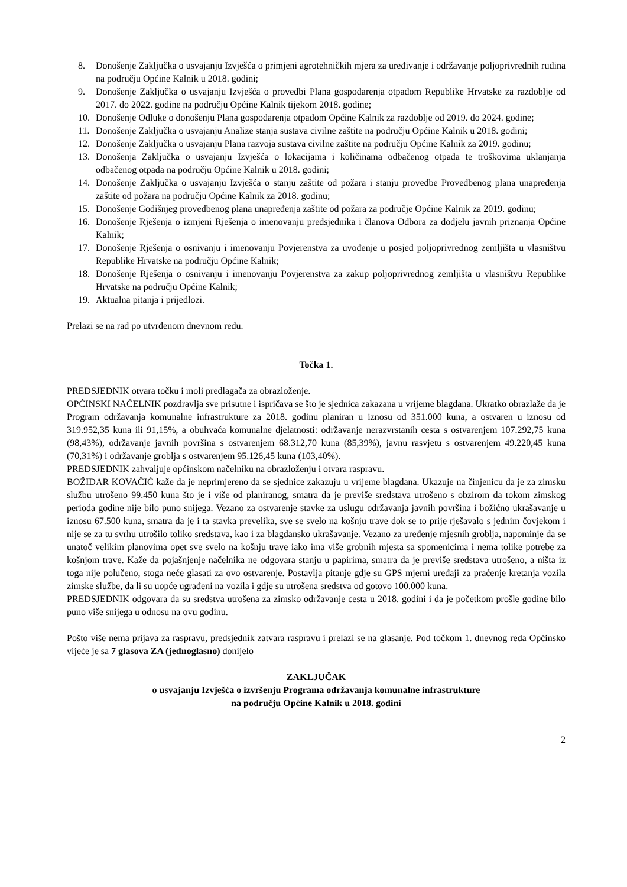8. Donošenje Zaključka o usvajanju Izvješća o primjeni agrotehničkih mjera za uređivanje i održavanje poljoprivrednih rudina na području Općine Kalnik u 2018. godini;
9. Donošenje Zaključka o usvajanju Izvješća o provedbi Plana gospodarenja otpadom Republike Hrvatske za razdoblje od 2017. do 2022. godine na području Općine Kalnik tijekom 2018. godine;
10. Donošenje Odluke o donošenju Plana gospodarenja otpadom Općine Kalnik za razdoblje od 2019. do 2024. godine;
11. Donošenje Zaključka o usvajanju Analize stanja sustava civilne zaštite na području Općine Kalnik u 2018. godini;
12. Donošenje Zaključka o usvajanju Plana razvoja sustava civilne zaštite na području Općine Kalnik za 2019. godinu;
13. Donošenja Zaključka o usvajanju Izvješća o lokacijama i količinama odbačenog otpada te troškovima uklanjanja odbačenog otpada na području Općine Kalnik u 2018. godini;
14. Donošenje Zaključka o usvajanju Izvješća o stanju zaštite od požara i stanju provedbe Provedbenog plana unapređenja zaštite od požara na području Općine Kalnik za 2018. godinu;
15. Donošenje Godišnjeg provedbenog plana unapređenja zaštite od požara za područje Općine Kalnik za 2019. godinu;
16. Donošenje Rješenja o izmjeni Rješenja o imenovanju predsjednika i članova Odbora za dodjelu javnih priznanja Općine Kalnik;
17. Donošenje Rješenja o osnivanju i imenovanju Povjerenstva za uvođenje u posjed poljoprivrednog zemljišta u vlasništvu Republike Hrvatske na području Općine Kalnik;
18. Donošenje Rješenja o osnivanju i imenovanju Povjerenstva za zakup poljoprivrednog zemljišta u vlasništvu Republike Hrvatske na području Općine Kalnik;
19. Aktualna pitanja i prijedlozi.
Prelazi se na rad po utvrđenom dnevnom redu.
Točka 1.
PREDSJEDNIK otvara točku i moli predlagača za obrazloženje.
OPĆINSKI NAČELNIK pozdravlja sve prisutne i ispričava se što je sjednica zakazana u vrijeme blagdana. Ukratko obrazlaže da je Program održavanja komunalne infrastrukture za 2018. godinu planiran u iznosu od 351.000 kuna, a ostvaren u iznosu od 319.952,35 kuna ili 91,15%, a obuhvaća komunalne djelatnosti: održavanje nerazvrstanih cesta s ostvarenjem 107.292,75 kuna (98,43%), održavanje javnih površina s ostvarenjem 68.312,70 kuna (85,39%), javnu rasvjetu s ostvarenjem 49.220,45 kuna (70,31%) i održavanje groblja s ostvarenjem 95.126,45 kuna (103,40%).
PREDSJEDNIK zahvaljuje općinskom načelniku na obrazloženju i otvara raspravu.
BOŽIDAR KOVAČIĆ kaže da je neprimjereno da se sjednice zakazuju u vrijeme blagdana. Ukazuje na činjenicu da je za zimsku službu utrošeno 99.450 kuna što je i više od planiranog, smatra da je previše sredstava utrošeno s obzirom da tokom zimskog perioda godine nije bilo puno snijega. Vezano za ostvarenje stavke za uslugu održavanja javnih površina i božićno ukrašavanje u iznosu 67.500 kuna, smatra da je i ta stavka prevelika, sve se svelo na košnju trave dok se to prije rješavalo s jednim čovjekom i nije se za tu svrhu utrošilo toliko sredstava, kao i za blagdansko ukrašavanje. Vezano za uređenje mjesnih groblja, napominje da se unatoč velikim planovima opet sve svelo na košnju trave iako ima više grobnih mjesta sa spomenicima i nema tolike potrebe za košnjom trave. Kaže da pojašnjenje načelnika ne odgovara stanju u papirima, smatra da je previše sredstava utrošeno, a ništa iz toga nije polučeno, stoga neće glasati za ovo ostvarenje. Postavlja pitanje gdje su GPS mjerni uređaji za praćenje kretanja vozila zimske službe, da li su uopće ugrađeni na vozila i gdje su utrošena sredstva od gotovo 100.000 kuna.
PREDSJEDNIK odgovara da su sredstva utrošena za zimsko održavanje cesta u 2018. godini i da je početkom prošle godine bilo puno više snijega u odnosu na ovu godinu.
Pošto više nema prijava za raspravu, predsjednik zatvara raspravu i prelazi se na glasanje. Pod točkom 1. dnevnog reda Općinsko vijeće je sa 7 glasova ZA (jednoglasno) donijelo
ZAKLJUČAK
o usvajanju Izvješća o izvršenju Programa održavanja komunalne infrastrukture
na području Općine Kalnik u 2018. godini
2